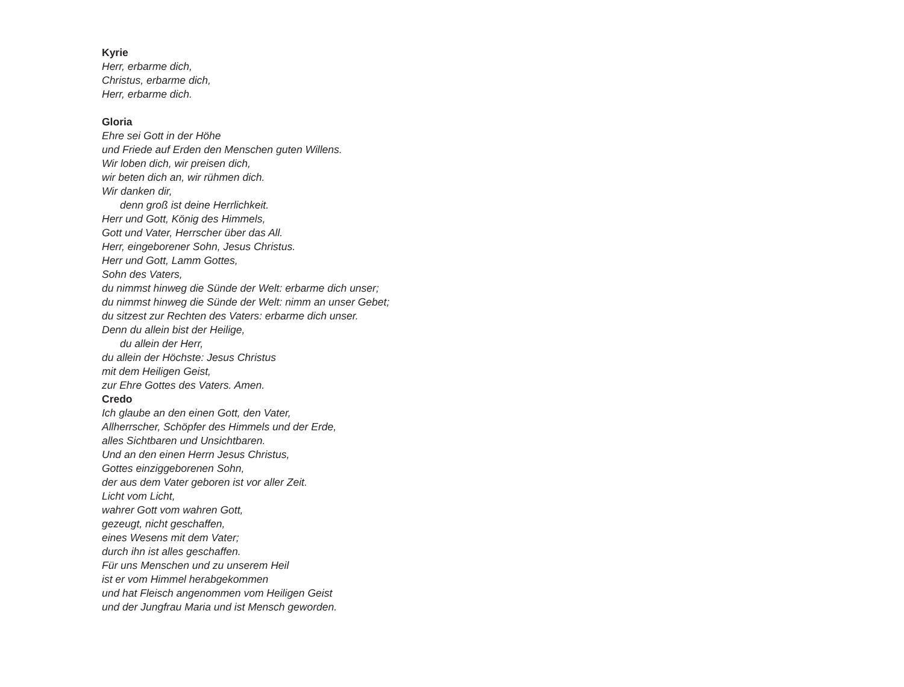Kyrie
Herr, erbarme dich,
Christus, erbarme dich,
Herr, erbarme dich.
Gloria
Ehre sei Gott in der Höhe
und Friede auf Erden den Menschen guten Willens.
Wir loben dich, wir preisen dich,
wir beten dich an, wir rühmen dich.
Wir danken dir,
denn groß ist deine Herrlichkeit.
Herr und Gott, König des Himmels,
Gott und Vater, Herrscher über das All.
Herr, eingeborener Sohn, Jesus Christus.
Herr und Gott, Lamm Gottes,
Sohn des Vaters,
du nimmst hinweg die Sünde der Welt: erbarme dich unser;
du nimmst hinweg die Sünde der Welt: nimm an unser Gebet;
du sitzest zur Rechten des Vaters: erbarme dich unser.
Denn du allein bist der Heilige,
du allein der Herr,
du allein der Höchste: Jesus Christus
mit dem Heiligen Geist,
zur Ehre Gottes des Vaters. Amen.
Credo
Ich glaube an den einen Gott, den Vater,
Allherrscher, Schöpfer des Himmels und der Erde,
alles Sichtbaren und Unsichtbaren.
Und an den einen Herrn Jesus Christus,
Gottes einziggeborenen Sohn,
der aus dem Vater geboren ist vor aller Zeit.
Licht vom Licht,
wahrer Gott vom wahren Gott,
gezeugt, nicht geschaffen,
eines Wesens mit dem Vater;
durch ihn ist alles geschaffen.
Für uns Menschen und zu unserem Heil
ist er vom Himmel herabgekommen
und hat Fleisch angenommen vom Heiligen Geist
und der Jungfrau Maria und ist Mensch geworden.